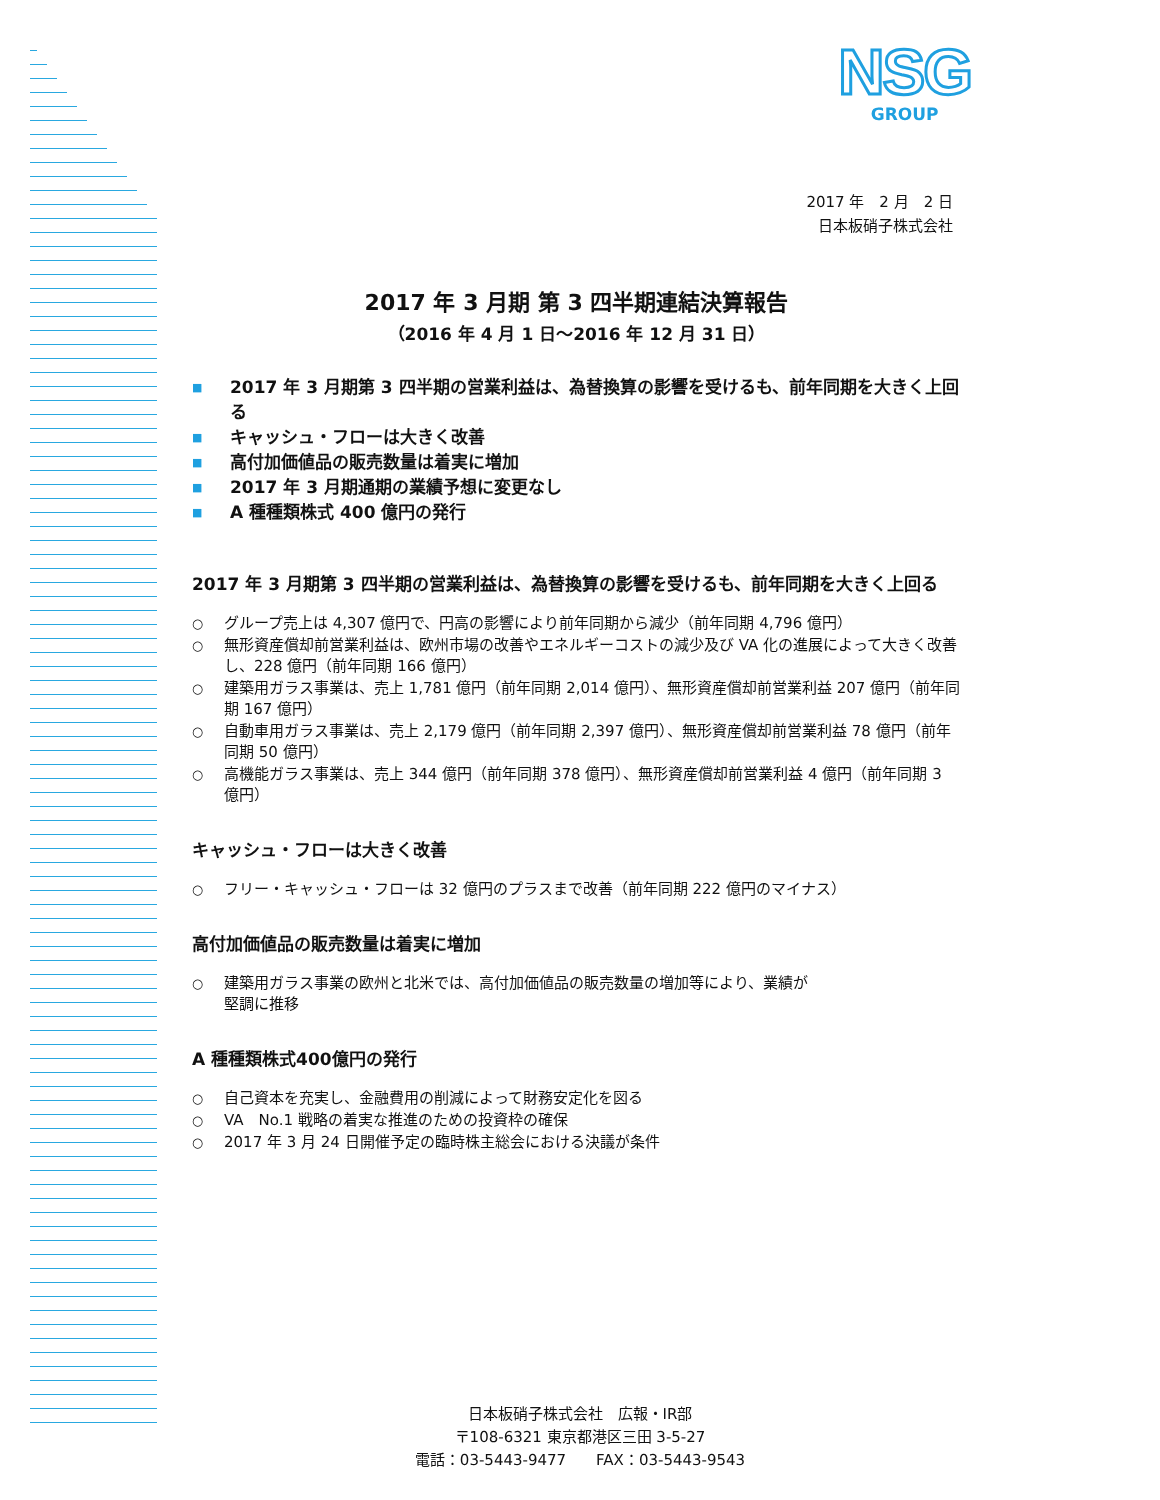NSG
GROUP
2017 年　2 月　2 日
日本板硝子株式会社
2017 年 3 月期 第 3 四半期連結決算報告
（2016 年 4 月 1 日～2016 年 12 月 31 日）
■ 2017 年 3 月期第 3 四半期の営業利益は、為替換算の影響を受けるも、前年同期を大きく上回る
■ キャッシュ・フローは大きく改善
■ 高付加価値品の販売数量は着実に増加
■ 2017 年 3 月期通期の業績予想に変更なし
■ A 種種類株式 400 億円の発行
2017 年 3 月期第 3 四半期の営業利益は、為替換算の影響を受けるも、前年同期を大きく上回る
○ グループ売上は 4,307 億円で、円高の影響により前年同期から減少（前年同期 4,796 億円）
○ 無形資産償却前営業利益は、欧州市場の改善やエネルギーコストの減少及び VA 化の進展によって大きく改善し、228 億円（前年同期 166 億円）
○ 建築用ガラス事業は、売上 1,781 億円（前年同期 2,014 億円）、無形資産償却前営業利益 207 億円（前年同期 167 億円）
○ 自動車用ガラス事業は、売上 2,179 億円（前年同期 2,397 億円）、無形資産償却前営業利益 78 億円（前年同期 50 億円）
○ 高機能ガラス事業は、売上 344 億円（前年同期 378 億円）、無形資産償却前営業利益 4 億円（前年同期 3 億円）
キャッシュ・フローは大きく改善
○ フリー・キャッシュ・フローは 32 億円のプラスまで改善（前年同期 222 億円のマイナス）
高付加価値品の販売数量は着実に増加
○ 建築用ガラス事業の欧州と北米では、高付加価値品の販売数量の増加等により、業績が
堅調に推移
A 種種類株式400億円の発行
○ 自己資本を充実し、金融費用の削減によって財務安定化を図る
○ VA　No.1 戦略の着実な推進のための投資枠の確保
○ 2017 年 3 月 24 日開催予定の臨時株主総会における決議が条件
日本板硝子株式会社　広報・IR部
〒108-6321 東京都港区三田 3-5-27
電話：03-5443-9477　　FAX：03-5443-9543